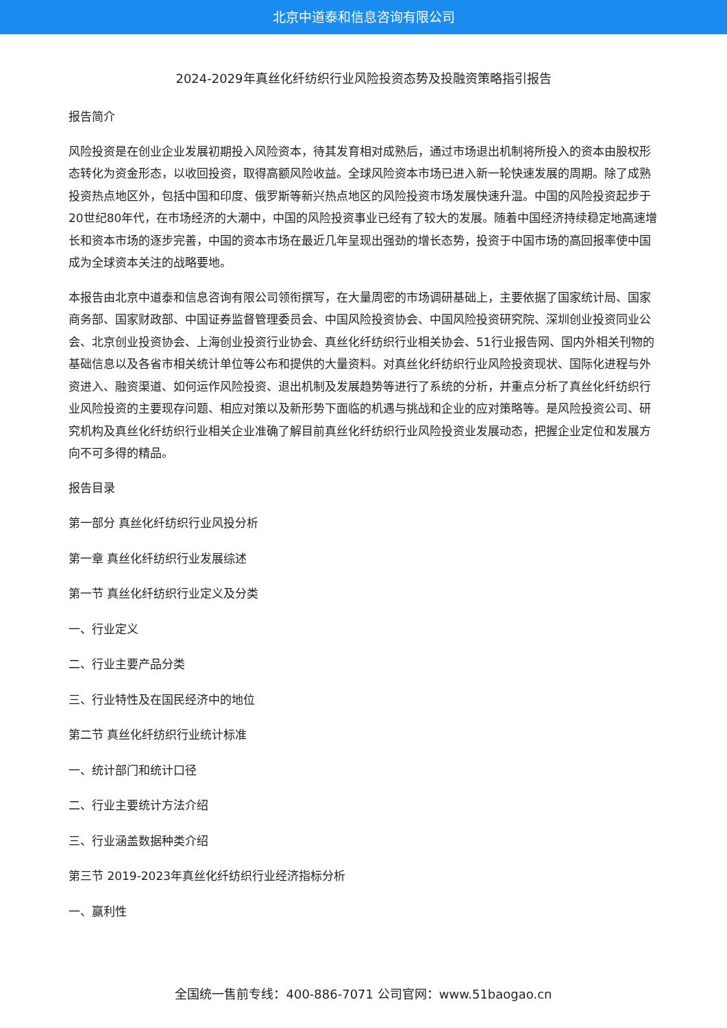北京中道泰和信息咨询有限公司
2024-2029年真丝化纤纺织行业风险投资态势及投融资策略指引报告
报告简介
风险投资是在创业企业发展初期投入风险资本，待其发育相对成熟后，通过市场退出机制将所投入的资本由股权形态转化为资金形态，以收回投资，取得高额风险收益。全球风险资本市场已进入新一轮快速发展的周期。除了成熟投资热点地区外，包括中国和印度、俄罗斯等新兴热点地区的风险投资市场发展快速升温。中国的风险投资起步于20世纪80年代，在市场经济的大潮中，中国的风险投资事业已经有了较大的发展。随着中国经济持续稳定地高速增长和资本市场的逐步完善，中国的资本市场在最近几年呈现出强劲的增长态势，投资于中国市场的高回报率使中国成为全球资本关注的战略要地。
本报告由北京中道泰和信息咨询有限公司领衔撰写，在大量周密的市场调研基础上，主要依据了国家统计局、国家商务部、国家财政部、中国证券监督管理委员会、中国风险投资协会、中国风险投资研究院、深圳创业投资同业公会、北京创业投资协会、上海创业投资行业协会、真丝化纤纺织行业相关协会、51行业报告网、国内外相关刊物的基础信息以及各省市相关统计单位等公布和提供的大量资料。对真丝化纤纺织行业风险投资现状、国际化进程与外资进入、融资渠道、如何运作风险投资、退出机制及发展趋势等进行了系统的分析，并重点分析了真丝化纤纺织行业风险投资的主要现存问题、相应对策以及新形势下面临的机遇与挑战和企业的应对策略等。是风险投资公司、研究机构及真丝化纤纺织行业相关企业准确了解目前真丝化纤纺织行业风险投资业发展动态，把握企业定位和发展方向不可多得的精品。
报告目录
第一部分 真丝化纤纺织行业风投分析
第一章 真丝化纤纺织行业发展综述
第一节 真丝化纤纺织行业定义及分类
一、行业定义
二、行业主要产品分类
三、行业特性及在国民经济中的地位
第二节 真丝化纤纺织行业统计标准
一、统计部门和统计口径
二、行业主要统计方法介绍
三、行业涵盖数据种类介绍
第三节 2019-2023年真丝化纤纺织行业经济指标分析
一、赢利性
全国统一售前专线：400-886-7071 公司官网：www.51baogao.cn